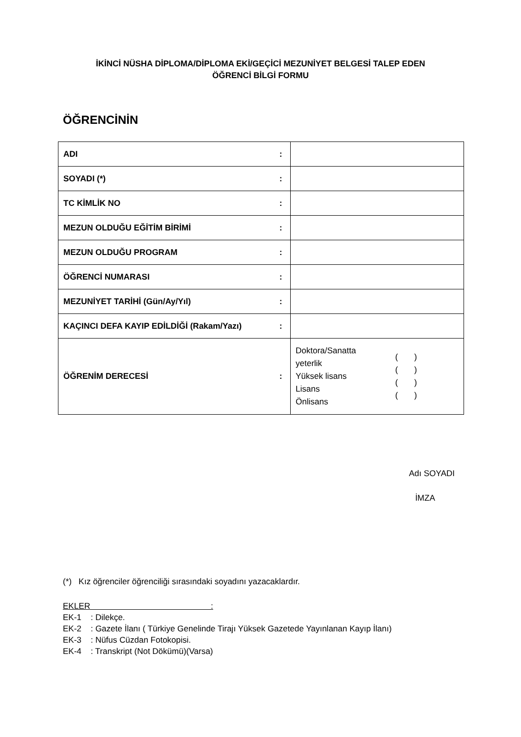İKİNCİ NÜSHA DİPLOMA/DİPLOMA EKİ/GEÇİCİ MEZUNİYET BELGESİ TALEP EDEN
ÖĞRENCİ BİLGİ FORMU
ÖĞRENCİNİN
| ADI | : | |
| SOYADI (*) | : | |
| TC KİMLİK NO | : | |
| MEZUN OLDUĞU EĞİTİM BİRİMİ | : | |
| MEZUN OLDUĞU PROGRAM | : | |
| ÖĞRENCİ NUMARASI | : | |
| MEZUNİYET TARİHİ (Gün/Ay/Yıl) | : | |
| KAÇINCI DEFA KAYIP EDİLDİĞİ (Rakam/Yazı) | : | |
| ÖĞRENİM DERECESİ | : | Doktora/Sanatta yeterlik Yüksek lisans Lisans Önlisans ( ) ( ) ( ) ( ) |
Adı SOYADI
İMZA
(*) Kız öğrenciler öğrenciliği sırasındaki soyadını yazacaklardır.
EKLER :
EK-1 : Dilekçe.
EK-2 : Gazete İlanı ( Türkiye Genelinde Tirajı Yüksek Gazetede Yayınlanan Kayıp İlanı)
EK-3 : Nüfus Cüzdan Fotokopisi.
EK-4 : Transkript (Not Dökümü)(Varsa)